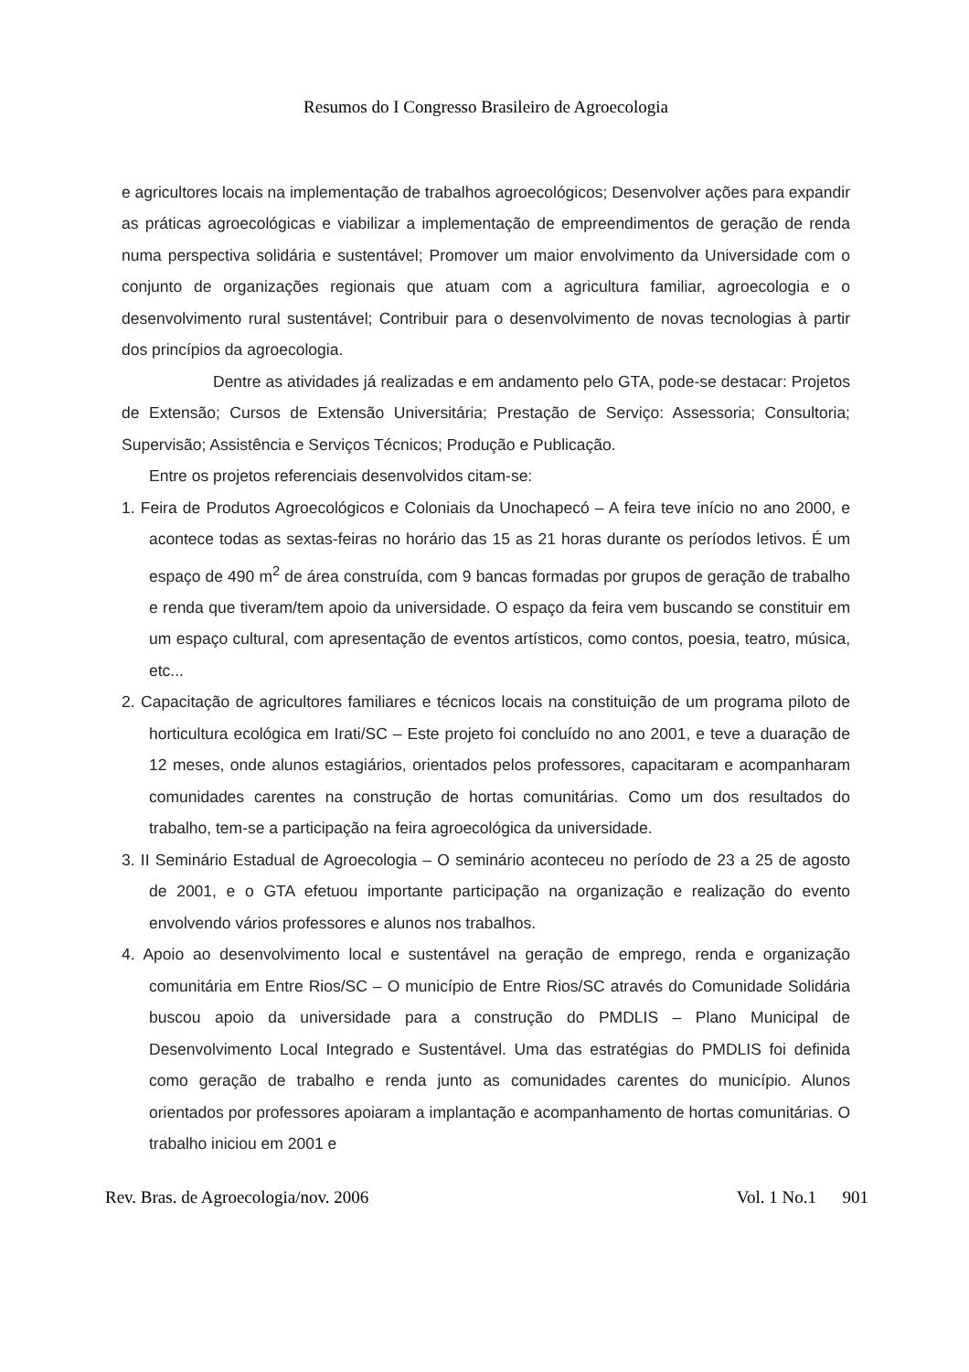Resumos do I Congresso Brasileiro de Agroecologia
e agricultores locais na implementação de trabalhos agroecológicos; Desenvolver ações para expandir as práticas agroecológicas e viabilizar a implementação de empreendimentos de geração de renda numa perspectiva solidária e sustentável; Promover um maior envolvimento da Universidade com o conjunto de organizações regionais que atuam com a agricultura familiar, agroecologia e o desenvolvimento rural sustentável; Contribuir para o desenvolvimento de novas tecnologias à partir dos princípios da agroecologia.
Dentre as atividades já realizadas e em andamento pelo GTA, pode-se destacar: Projetos de Extensão; Cursos de Extensão Universitária; Prestação de Serviço: Assessoria; Consultoria; Supervisão; Assistência e Serviços Técnicos; Produção e Publicação.
Entre os projetos referenciais desenvolvidos citam-se:
1. Feira de Produtos Agroecológicos e Coloniais da Unochapecó – A feira teve início no ano 2000, e acontece todas as sextas-feiras no horário das 15 as 21 horas durante os períodos letivos. É um espaço de 490 m<sup>2</sup> de área construída, com 9 bancas formadas por grupos de geração de trabalho e renda que tiveram/tem apoio da universidade. O espaço da feira vem buscando se constituir em um espaço cultural, com apresentação de eventos artísticos, como contos, poesia, teatro, música, etc...
2. Capacitação de agricultores familiares e técnicos locais na constituição de um programa piloto de horticultura ecológica em Irati/SC – Este projeto foi concluído no ano 2001, e teve a duaração de 12 meses, onde alunos estagiários, orientados pelos professores, capacitaram e acompanharam comunidades carentes na construção de hortas comunitárias. Como um dos resultados do trabalho, tem-se a participação na feira agroecológica da universidade.
3. II Seminário Estadual de Agroecologia – O seminário aconteceu no período de 23 a 25 de agosto de 2001, e o GTA efetuou importante participação na organização e realização do evento envolvendo vários professores e alunos nos trabalhos.
4. Apoio ao desenvolvimento local e sustentável na geração de emprego, renda e organização comunitária em Entre Rios/SC – O município de Entre Rios/SC através do Comunidade Solidária buscou apoio da universidade para a construção do PMDLIS – Plano Municipal de Desenvolvimento Local Integrado e Sustentável. Uma das estratégias do PMDLIS foi definida como geração de trabalho e renda junto as comunidades carentes do município. Alunos orientados por professores apoiaram a implantação e acompanhamento de hortas comunitárias. O trabalho iniciou em 2001 e
Rev. Bras. de Agroecologia/nov. 2006 Vol. 1 No.1 901